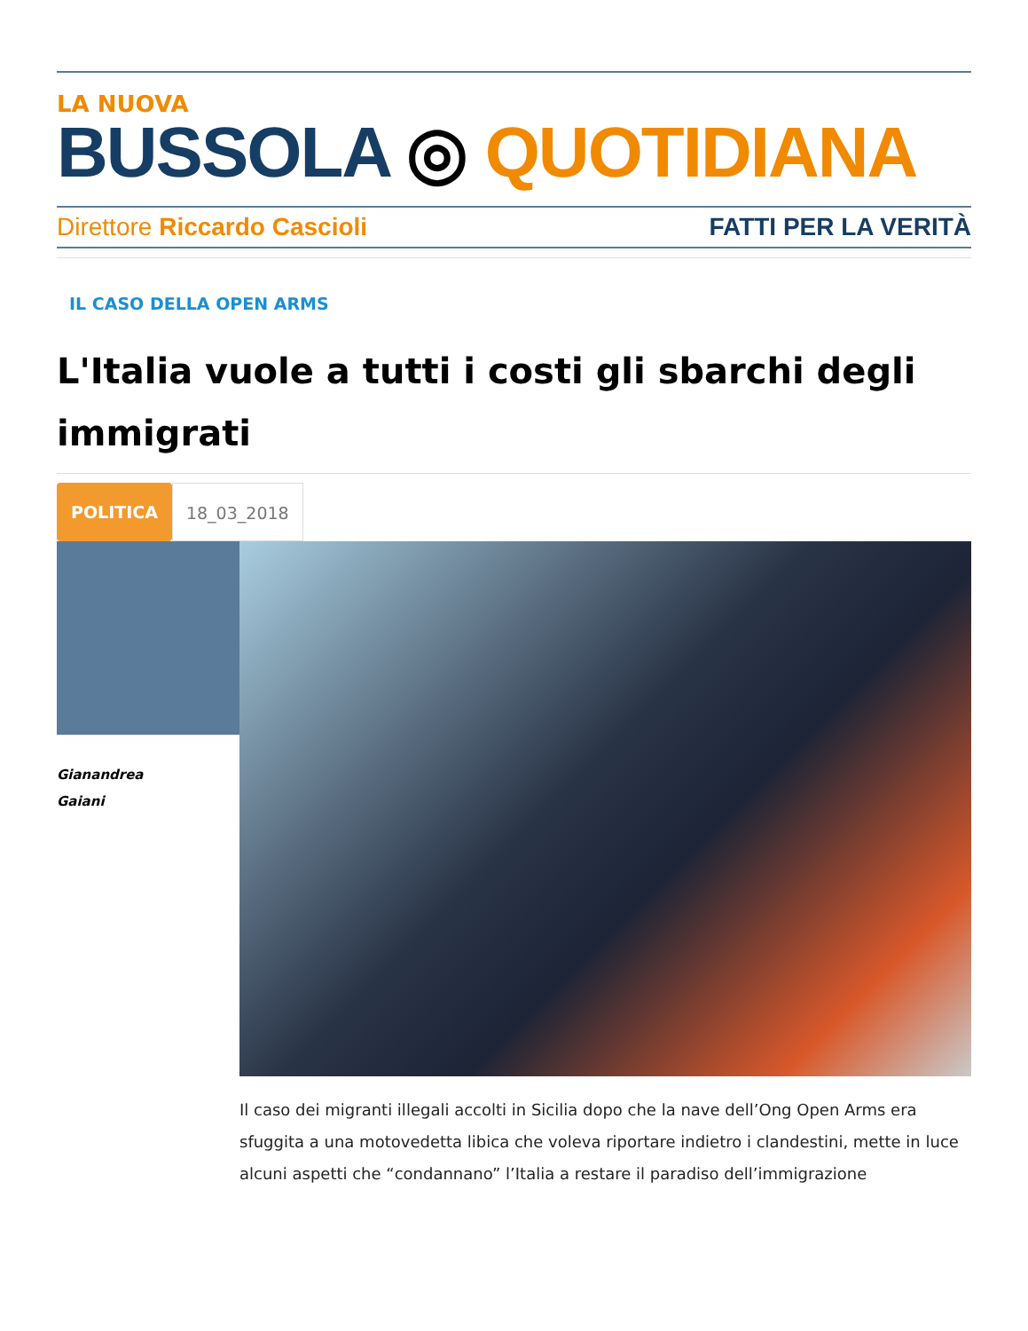LA NUOVA
BUSSOLA ◎ QUOTIDIANA
Direttore Riccardo Cascioli FATTI PER LA VERITÀ
IL CASO DELLA OPEN ARMS
L'Italia vuole a tutti i costi gli sbarchi degli immigrati
POLITICA 18_03_2018
Gianandrea
Gaiani
Il caso dei migranti illegali accolti in Sicilia dopo che la nave dell’Ong Open Arms era sfuggita a una motovedetta libica che voleva riportare indietro i clandestini, mette in luce alcuni aspetti che “condannano” l’Italia a restare il paradiso dell’immigrazione